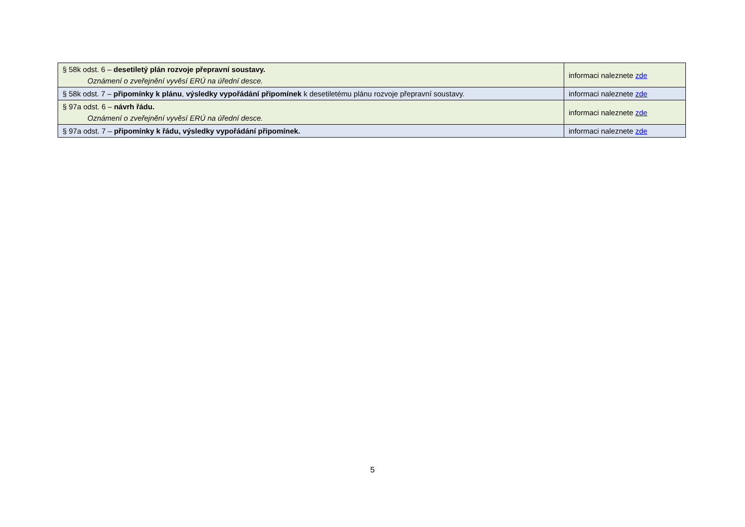| § 58k odst. 6 – desetiletý plán rozvoje přepravní soustavy. Oznámení o zveřejnění vyvěsí ERÚ na úřední desce. | informaci naleznete zde |
| § 58k odst. 7 – připomínky k plánu , výsledky vypořádání připomínek k desetiletému plánu rozvoje přepravní soustavy. | informaci naleznete zde |
| § 97a odst. 6 – návrh řádu. Oznámení o zveřejnění vyvěsí ERÚ na úřední desce. | informaci naleznete zde |
| § 97a odst. 7 – připomínky k řádu, výsledky vypořádání připomínek. | informaci naleznete zde |
5